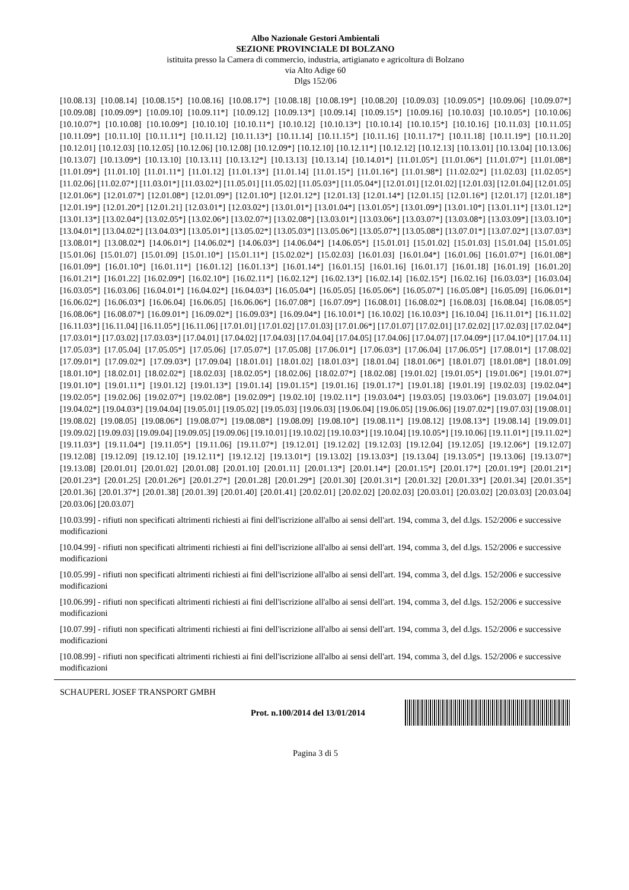Albo Nazionale Gestori Ambientali
SEZIONE PROVINCIALE DI BOLZANO
istituita presso la Camera di commercio, industria, artigianato e agricoltura di Bolzano
via Alto Adige 60
Dlgs 152/06
[10.08.13] [10.08.14] [10.08.15*] [10.08.16] [10.08.17*] [10.08.18] [10.08.19*] [10.08.20] [10.09.03] [10.09.05*] [10.09.06] [10.09.07*] [10.09.08] [10.09.09*] [10.09.10] [10.09.11*] [10.09.12] [10.09.13*] [10.09.14] [10.09.15*] [10.09.16] [10.10.03] [10.10.05*] [10.10.06] [10.10.07*] [10.10.08] [10.10.09*] [10.10.10] [10.10.11*] [10.10.12] [10.10.13*] [10.10.14] [10.10.15*] [10.10.16] [10.11.03] [10.11.05] [10.11.09*] [10.11.10] [10.11.11*] [10.11.12] [10.11.13*] [10.11.14] [10.11.15*] [10.11.16] [10.11.17*] [10.11.18] [10.11.19*] [10.11.20] [10.12.01] [10.12.03] [10.12.05] [10.12.06] [10.12.08] [10.12.09*] [10.12.10] [10.12.11*] [10.12.12] [10.12.13] [10.13.01] [10.13.04] [10.13.06] [10.13.07] [10.13.09*] [10.13.10] [10.13.11] [10.13.12*] [10.13.13] [10.13.14] [10.14.01*] [11.01.05*] [11.01.06*] [11.01.07*] [11.01.08*] [11.01.09*] [11.01.10] [11.01.11*] [11.01.12] [11.01.13*] [11.01.14] [11.01.15*] [11.01.16*] [11.01.98*] [11.02.02*] [11.02.03] [11.02.05*] [11.02.06] [11.02.07*] [11.03.01*] [11.03.02*] [11.05.01] [11.05.02] [11.05.03*] [11.05.04*] [12.01.01] [12.01.02] [12.01.03] [12.01.04] [12.01.05] [12.01.06*] [12.01.07*] [12.01.08*] [12.01.09*] [12.01.10*] [12.01.12*] [12.01.13] [12.01.14*] [12.01.15] [12.01.16*] [12.01.17] [12.01.18*] [12.01.19*] [12.01.20*] [12.01.21] [12.03.01*] [12.03.02*] [13.01.01*] [13.01.04*] [13.01.05*] [13.01.09*] [13.01.10*] [13.01.11*] [13.01.12*] [13.01.13*] [13.02.04*] [13.02.05*] [13.02.06*] [13.02.07*] [13.02.08*] [13.03.01*] [13.03.06*] [13.03.07*] [13.03.08*] [13.03.09*] [13.03.10*] [13.04.01*] [13.04.02*] [13.04.03*] [13.05.01*] [13.05.02*] [13.05.03*] [13.05.06*] [13.05.07*] [13.05.08*] [13.07.01*] [13.07.02*] [13.07.03*] [13.08.01*] [13.08.02*] [14.06.01*] [14.06.02*] [14.06.03*] [14.06.04*] [14.06.05*] [15.01.01] [15.01.02] [15.01.03] [15.01.04] [15.01.05] [15.01.06] [15.01.07] [15.01.09] [15.01.10*] [15.01.11*] [15.02.02*] [15.02.03] [16.01.03] [16.01.04*] [16.01.06] [16.01.07*] [16.01.08*] [16.01.09*] [16.01.10*] [16.01.11*] [16.01.12] [16.01.13*] [16.01.14*] [16.01.15] [16.01.16] [16.01.17] [16.01.18] [16.01.19] [16.01.20] [16.01.21*] [16.01.22] [16.02.09*] [16.02.10*] [16.02.11*] [16.02.12*] [16.02.13*] [16.02.14] [16.02.15*] [16.02.16] [16.03.03*] [16.03.04] [16.03.05*] [16.03.06] [16.04.01*] [16.04.02*] [16.04.03*] [16.05.04*] [16.05.05] [16.05.06*] [16.05.07*] [16.05.08*] [16.05.09] [16.06.01*] [16.06.02*] [16.06.03*] [16.06.04] [16.06.05] [16.06.06*] [16.07.08*] [16.07.09*] [16.08.01] [16.08.02*] [16.08.03] [16.08.04] [16.08.05*] [16.08.06*] [16.08.07*] [16.09.01*] [16.09.02*] [16.09.03*] [16.09.04*] [16.10.01*] [16.10.02] [16.10.03*] [16.10.04] [16.11.01*] [16.11.02] [16.11.03*] [16.11.04] [16.11.05*] [16.11.06] [17.01.01] [17.01.02] [17.01.03] [17.01.06*] [17.01.07] [17.02.01] [17.02.02] [17.02.03] [17.02.04*] [17.03.01*] [17.03.02] [17.03.03*] [17.04.01] [17.04.02] [17.04.03] [17.04.04] [17.04.05] [17.04.06] [17.04.07] [17.04.09*] [17.04.10*] [17.04.11] [17.05.03*] [17.05.04] [17.05.05*] [17.05.06] [17.05.07*] [17.05.08] [17.06.01*] [17.06.03*] [17.06.04] [17.06.05*] [17.08.01*] [17.08.02] [17.09.01*] [17.09.02*] [17.09.03*] [17.09.04] [18.01.01] [18.01.02] [18.01.03*] [18.01.04] [18.01.06*] [18.01.07] [18.01.08*] [18.01.09] [18.01.10*] [18.02.01] [18.02.02*] [18.02.03] [18.02.05*] [18.02.06] [18.02.07*] [18.02.08] [19.01.02] [19.01.05*] [19.01.06*] [19.01.07*] [19.01.10*] [19.01.11*] [19.01.12] [19.01.13*] [19.01.14] [19.01.15*] [19.01.16] [19.01.17*] [19.01.18] [19.01.19] [19.02.03] [19.02.04*] [19.02.05*] [19.02.06] [19.02.07*] [19.02.08*] [19.02.09*] [19.02.10] [19.02.11*] [19.03.04*] [19.03.05] [19.03.06*] [19.03.07] [19.04.01] [19.04.02*] [19.04.03*] [19.04.04] [19.05.01] [19.05.02] [19.05.03] [19.06.03] [19.06.04] [19.06.05] [19.06.06] [19.07.02*] [19.07.03] [19.08.01] [19.08.02] [19.08.05] [19.08.06*] [19.08.07*] [19.08.08*] [19.08.09] [19.08.10*] [19.08.11*] [19.08.12] [19.08.13*] [19.08.14] [19.09.01] [19.09.02] [19.09.03] [19.09.04] [19.09.05] [19.09.06] [19.10.01] [19.10.02] [19.10.03*] [19.10.04] [19.10.05*] [19.10.06] [19.11.01*] [19.11.02*] [19.11.03*] [19.11.04*] [19.11.05*] [19.11.06] [19.11.07*] [19.12.01] [19.12.02] [19.12.03] [19.12.04] [19.12.05] [19.12.06*] [19.12.07] [19.12.08] [19.12.09] [19.12.10] [19.12.11*] [19.12.12] [19.13.01*] [19.13.02] [19.13.03*] [19.13.04] [19.13.05*] [19.13.06] [19.13.07*] [19.13.08] [20.01.01] [20.01.02] [20.01.08] [20.01.10] [20.01.11] [20.01.13*] [20.01.14*] [20.01.15*] [20.01.17*] [20.01.19*] [20.01.21*] [20.01.23*] [20.01.25] [20.01.26*] [20.01.27*] [20.01.28] [20.01.29*] [20.01.30] [20.01.31*] [20.01.32] [20.01.33*] [20.01.34] [20.01.35*] [20.01.36] [20.01.37*] [20.01.38] [20.01.39] [20.01.40] [20.01.41] [20.02.01] [20.02.02] [20.02.03] [20.03.01] [20.03.02] [20.03.03] [20.03.04] [20.03.06] [20.03.07]
[10.03.99] - rifiuti non specificati altrimenti richiesti ai fini dell'iscrizione all'albo ai sensi dell'art. 194, comma 3, del d.lgs. 152/2006 e successive modificazioni
[10.04.99] - rifiuti non specificati altrimenti richiesti ai fini dell'iscrizione all'albo ai sensi dell'art. 194, comma 3, del d.lgs. 152/2006 e successive modificazioni
[10.05.99] - rifiuti non specificati altrimenti richiesti ai fini dell'iscrizione all'albo ai sensi dell'art. 194, comma 3, del d.lgs. 152/2006 e successive modificazioni
[10.06.99] - rifiuti non specificati altrimenti richiesti ai fini dell'iscrizione all'albo ai sensi dell'art. 194, comma 3, del d.lgs. 152/2006 e successive modificazioni
[10.07.99] - rifiuti non specificati altrimenti richiesti ai fini dell'iscrizione all'albo ai sensi dell'art. 194, comma 3, del d.lgs. 152/2006 e successive modificazioni
[10.08.99] - rifiuti non specificati altrimenti richiesti ai fini dell'iscrizione all'albo ai sensi dell'art. 194, comma 3, del d.lgs. 152/2006 e successive modificazioni
SCHAUPERL JOSEF TRANSPORT GMBH
Prot. n.100/2014 del 13/01/2014
Pagina 3 di 5